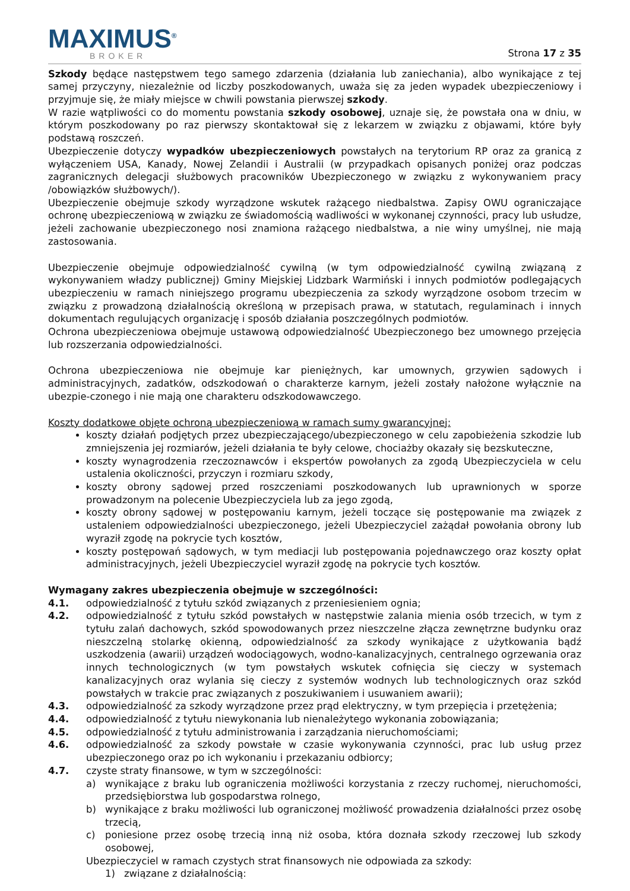MAXIMUS<sup>®</sup>
BROKER
Strona 17 z 35
Szkody będące następstwem tego samego zdarzenia (działania lub zaniechania), albo wynikające z tej samej przyczyny, niezależnie od liczby poszkodowanych, uważa się za jeden wypadek ubezpieczeniowy i przyjmuje się, że miały miejsce w chwili powstania pierwszej szkody.
W razie wątpliwości co do momentu powstania szkody osobowej, uznaje się, że powstała ona w dniu, w którym poszkodowany po raz pierwszy skontaktował się z lekarzem w związku z objawami, które były podstawą roszczeń.
Ubezpieczenie dotyczy wypadków ubezpieczeniowych powstałych na terytorium RP oraz za granicą z wyłączeniem USA, Kanady, Nowej Zelandii i Australii (w przypadkach opisanych poniżej oraz podczas zagranicznych delegacji służbowych pracowników Ubezpieczonego w związku z wykonywaniem pracy /obowiązków służbowych/).
Ubezpieczenie obejmuje szkody wyrządzone wskutek rażącego niedbalstwa. Zapisy OWU ograniczające ochronę ubezpieczeniową w związku ze świadomością wadliwości w wykonanej czynności, pracy lub usłudze, jeżeli zachowanie ubezpieczonego nosi znamiona rażącego niedbalstwa, a nie winy umyślnej, nie mają zastosowania.
Ubezpieczenie obejmuje odpowiedzialność cywilną (w tym odpowiedzialność cywilną związaną z wykonywaniem władzy publicznej) Gminy Miejskiej Lidzbark Warmiński i innych podmiotów podlegających ubezpieczeniu w ramach niniejszego programu ubezpieczenia za szkody wyrządzone osobom trzecim w związku z prowadzoną działalnością określoną w przepisach prawa, w statutach, regulaminach i innych dokumentach regulujących organizację i sposób działania poszczególnych podmiotów.
Ochrona ubezpieczeniowa obejmuje ustawową odpowiedzialność Ubezpieczonego bez umownego przejęcia lub rozszerzania odpowiedzialności.
Ochrona ubezpieczeniowa nie obejmuje kar pieniężnych, kar umownych, grzywien sądowych i administracyjnych, zadatków, odszkodowań o charakterze karnym, jeżeli zostały nałożone wyłącznie na ubezpie-czonego i nie mają one charakteru odszkodowawczego.
Koszty dodatkowe objęte ochroną ubezpieczeniową w ramach sumy gwarancyjnej:
koszty działań podjętych przez ubezpieczającego/ubezpieczonego w celu zapobieżenia szkodzie lub zmniejszenia jej rozmiarów, jeżeli działania te były celowe, chociażby okazały się bezskuteczne,
koszty wynagrodzenia rzeczoznawców i ekspertów powołanych za zgodą Ubezpieczyciela w celu ustalenia okoliczności, przyczyn i rozmiaru szkody,
koszty obrony sądowej przed roszczeniami poszkodowanych lub uprawnionych w sporze prowadzonym na polecenie Ubezpieczyciela lub za jego zgodą,
koszty obrony sądowej w postępowaniu karnym, jeżeli toczące się postępowanie ma związek z ustaleniem odpowiedzialności ubezpieczonego, jeżeli Ubezpieczyciel zażądał powołania obrony lub wyraził zgodę na pokrycie tych kosztów,
koszty postępowań sądowych, w tym mediacji lub postępowania pojednawczego oraz koszty opłat administracyjnych, jeżeli Ubezpieczyciel wyraził zgodę na pokrycie tych kosztów.
Wymagany zakres ubezpieczenia obejmuje w szczególności:
4.1. odpowiedzialność z tytułu szkód związanych z przeniesieniem ognia;
4.2. odpowiedzialność z tytułu szkód powstałych w następstwie zalania mienia osób trzecich, w tym z tytułu zalań dachowych, szkód spowodowanych przez nieszczelne złącza zewnętrzne budynku oraz nieszczelną stolarkę okienną, odpowiedzialność za szkody wynikające z użytkowania bądź uszkodzenia (awarii) urządzeń wodociągowych, wodno-kanalizacyjnych, centralnego ogrzewania oraz innych technologicznych (w tym powstałych wskutek cofnięcia się cieczy w systemach kanalizacyjnych oraz wylania się cieczy z systemów wodnych lub technologicznych oraz szkód powstałych w trakcie prac związanych z poszukiwaniem i usuwaniem awarii);
4.3. odpowiedzialność za szkody wyrządzone przez prąd elektryczny, w tym przepięcia i przetężenia;
4.4. odpowiedzialność z tytułu niewykonania lub nienależytego wykonania zobowiązania;
4.5. odpowiedzialność z tytułu administrowania i zarządzania nieruchomościami;
4.6. odpowiedzialność za szkody powstałe w czasie wykonywania czynności, prac lub usług przez ubezpieczonego oraz po ich wykonaniu i przekazaniu odbiorcy;
4.7. czyste straty finansowe, w tym w szczególności:
a) wynikające z braku lub ograniczenia możliwości korzystania z rzeczy ruchomej, nieruchomości, przedsiębiorstwa lub gospodarstwa rolnego,
b) wynikające z braku możliwości lub ograniczonej możliwość prowadzenia działalności przez osobę trzecią,
c) poniesione przez osobę trzecią inną niż osoba, która doznała szkody rzeczowej lub szkody osobowej,
Ubezpieczyciel w ramach czystych strat finansowych nie odpowiada za szkody:
1) związane z działalnością: